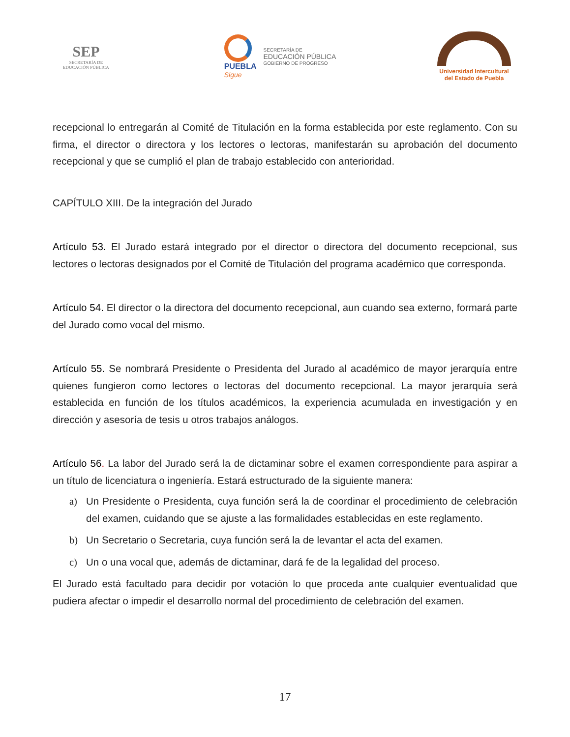SEP
SECRETARÍA DE
EDUCACIÓN PÚBLICA
PUEBLA
Sigue
SECRETARÍA DE
EDUCACIÓN PÚBLICA
GOBIERNO DE PROGRESO
Universidad Intercultural
del Estado de Puebla
recepcional lo entregarán al Comité de Titulación en la forma establecida por este reglamento. Con su firma, el director o directora y los lectores o lectoras, manifestarán su aprobación del documento recepcional y que se cumplió el plan de trabajo establecido con anterioridad.
CAPÍTULO XIII. De la integración del Jurado
Artículo 53. El Jurado estará integrado por el director o directora del documento recepcional, sus lectores o lectoras designados por el Comité de Titulación del programa académico que corresponda.
Artículo 54. El director o la directora del documento recepcional, aun cuando sea externo, formará parte del Jurado como vocal del mismo.
Artículo 55. Se nombrará Presidente o Presidenta del Jurado al académico de mayor jerarquía entre quienes fungieron como lectores o lectoras del documento recepcional. La mayor jerarquía será establecida en función de los títulos académicos, la experiencia acumulada en investigación y en dirección y asesoría de tesis u otros trabajos análogos.
Artículo 56. La labor del Jurado será la de dictaminar sobre el examen correspondiente para aspirar a un título de licenciatura o ingeniería. Estará estructurado de la siguiente manera:
a) Un Presidente o Presidenta, cuya función será la de coordinar el procedimiento de celebración del examen, cuidando que se ajuste a las formalidades establecidas en este reglamento.
b) Un Secretario o Secretaria, cuya función será la de levantar el acta del examen.
c) Un o una vocal que, además de dictaminar, dará fe de la legalidad del proceso.
El Jurado está facultado para decidir por votación lo que proceda ante cualquier eventualidad que pudiera afectar o impedir el desarrollo normal del procedimiento de celebración del examen.
17